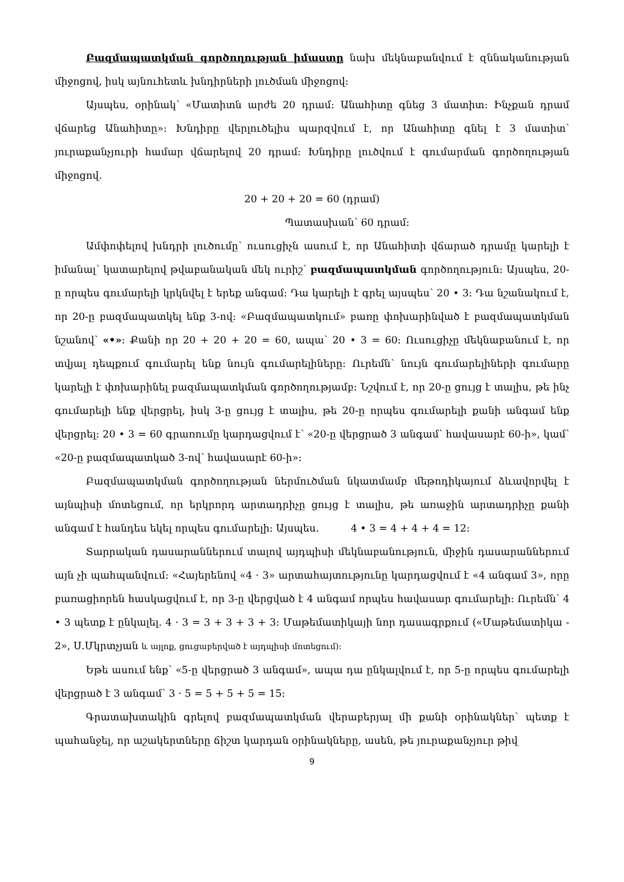Բազմապատկման գործողության իմաստը նախ մեկնաբանվում է զննականության միջոցով, իսկ այնուհետև խնդիրների լուծման միջոցով:
Այսպես, օրինակ՝ «Մատիտն արժե 20 դրամ: Անահիտը գնեց 3 մատիտ: Ինչքան դրամ վճարեց Անահիտը»: Խնդիրը վերլուծելիս պարզվում է, որ Անահիտը գնել է 3 մատիտ՝ յուրաքանչյուրի համար վճարելով 20 դրամ: Խնդիրը լուծվում է գումարման գործողության միջոցով.
20 + 20 + 20 = 60 (դրամ)
Պատասխան՝ 60 դրամ:
Ամփոփելով խնդրի լուծումը՝ ուսուցիչն ասում է, որ Անահիտի վճարած դրամը կարելի է իմանալ՝ կատարելով թվաբանական մեկ ուրիշ՝ բազմապատկման գործողություն: Այսպես, 20-ը որպես գումարելի կրկնվել է երեք անգամ: Դա կարելի է գրել այսպես՝ 20 • 3: Դա նշանակում է, որ 20-ը բազմապատկել ենք 3-ով: «Բազմապատկում» բառը փոխարինված է բազմապատկման նշանով՝ «•»: Քանի որ 20 + 20 + 20 = 60, ապա՝ 20 • 3 = 60: Ուսուցիչը մեկնաբանում է, որ տվյալ դեպքում գումարել ենք նույն գումարելիները: Ուրեմն՝ նույն գումարելիների գումարը կարելի է փոխարինել բազմապատկման գործողությամբ: Նշվում է, որ 20-ը ցույց է տալիս, թե ինչ գումարելի ենք վերցրել, իսկ 3-ը ցույց է տալիս, թե 20-ը որպես գումարելի քանի անգամ ենք վերցրել: 20 • 3 = 60 գրառումը կարդացվում է՝ «20-ը վերցրած 3 անգամ՝ հավասարէ 60-ի», կամ՝ «20-ը բազմապատկած 3-ով՝ հավասարէ 60-ի»:
Բազմապատկման գործողության ներմուծման նկատմամբ մեթոդիկայում ձևավորվել է այնպիսի մոտեցում, որ երկրորդ արտադրիչը ցույց է տալիս, թե առաջին արտադրիչը քանի անգամ է հանդես եկել որպես գումարելի: Այսպես. 4 • 3 = 4 + 4 + 4 = 12:
Տարրական դասարաններում տալով այդպիսի մեկնաբանություն, միջին դասարաններում այն չի պահպանվում: «Հայերենով «4 · 3» արտահայտությունը կարդացվում է «4 անգամ 3», որը բառացիորեն հասկացվում է, որ 3-ը վերցված է 4 անգամ որպես հավասար գումարելի: Ուրեմն՝ 4 • 3 պետք է ընկալել. 4 · 3 = 3 + 3 + 3 + 3: Մաթեմատիկայի նոր դասագրքում («Մաթեմատիկա - 2», Ս.Մկրտչյան և այլոք, ցուցաբերված է այդպիսի մոտեցում):
Եթե ասում ենք՝ «5-ը վերցրած 3 անգամ», ապա դա ընկալվում է, որ 5-ը որպես գումարելի վերցրած է 3 անգամ՝ 3 · 5 = 5 + 5 + 5 = 15:
Գրատախտակին գրելով բազմապատկման վերաբերյալ մի քանի օրինակներ՝ պետք է պահանջել, որ աշակերտները ճիշտ կարդան օրինակները, ասեն, թե յուրաքանչյուր թիվ
9